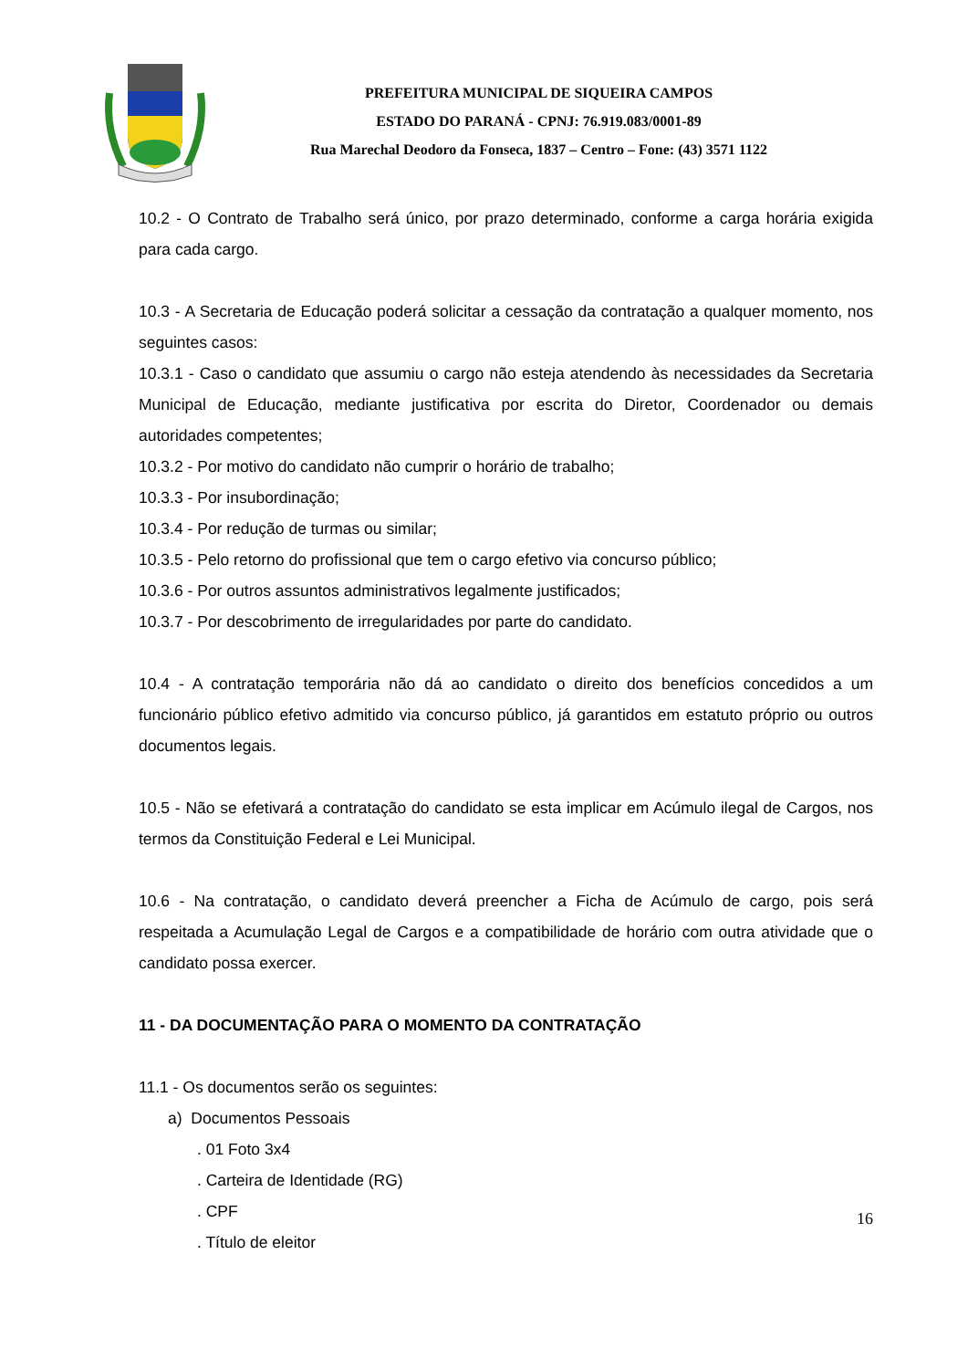PREFEITURA MUNICIPAL DE SIQUEIRA CAMPOS
ESTADO DO PARANÁ - CPNJ: 76.919.083/0001-89
Rua Marechal Deodoro da Fonseca, 1837 – Centro – Fone: (43) 3571 1122
10.2 - O Contrato de Trabalho será único, por prazo determinado, conforme a carga horária exigida para cada cargo.
10.3 - A Secretaria de Educação poderá solicitar a cessação da contratação a qualquer momento, nos seguintes casos:
10.3.1 - Caso o candidato que assumiu o cargo não esteja atendendo às necessidades da Secretaria Municipal de Educação, mediante justificativa por escrita do Diretor, Coordenador ou demais autoridades competentes;
10.3.2 - Por motivo do candidato não cumprir o horário de trabalho;
10.3.3 - Por insubordinação;
10.3.4 - Por redução de turmas ou similar;
10.3.5 - Pelo retorno do profissional que tem o cargo efetivo via concurso público;
10.3.6 - Por outros assuntos administrativos legalmente justificados;
10.3.7 - Por descobrimento de irregularidades por parte do candidato.
10.4 - A contratação temporária não dá ao candidato o direito dos benefícios concedidos a um funcionário público efetivo admitido via concurso público, já garantidos em estatuto próprio ou outros documentos legais.
10.5 - Não se efetivará a contratação do candidato se esta implicar em Acúmulo ilegal de Cargos, nos termos da Constituição Federal e Lei Municipal.
10.6 - Na contratação, o candidato deverá preencher a Ficha de Acúmulo de cargo, pois será respeitada a Acumulação Legal de Cargos e a compatibilidade de horário com outra atividade que o candidato possa exercer.
11 - DA DOCUMENTAÇÃO PARA O MOMENTO DA CONTRATAÇÃO
11.1 - Os documentos serão os seguintes:
a) Documentos Pessoais
. 01 Foto 3x4
. Carteira de Identidade (RG)
. CPF
. Título de eleitor
16